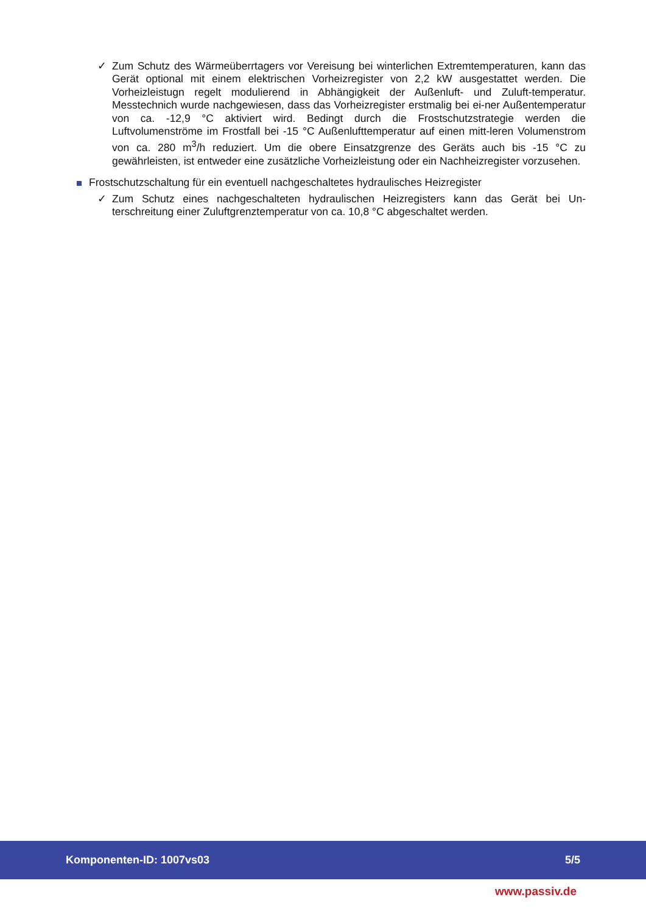✓ Zum Schutz des Wärmeüberrtagers vor Vereisung bei winterlichen Extremtemperaturen, kann das Gerät optional mit einem elektrischen Vorheizregister von 2,2 kW ausgestattet werden. Die Vorheizleistugn regelt modulierend in Abhängigkeit der Außenluft- und Zuluft-temperatur. Messtechnich wurde nachgewiesen, dass das Vorheizregister erstmalig bei ei-ner Außentemperatur von ca. -12,9 °C aktiviert wird. Bedingt durch die Frostschutzstrategie werden die Luftvolumenströme im Frostfall bei -15 °C Außenlufttemperatur auf einen mitt-leren Volumenstrom von ca. 280 m<sup>3</sup>/h reduziert. Um die obere Einsatzgrenze des Geräts auch bis -15 °C zu gewährleisten, ist entweder eine zusätzliche Vorheizleistung oder ein Nachheizregister vorzusehen.
Frostschutzschaltung für ein eventuell nachgeschaltetes hydraulisches Heizregister
✓ Zum Schutz eines nachgeschalteten hydraulischen Heizregisters kann das Gerät bei Un-terschreitung einer Zuluftgrenztemperatur von ca. 10,8 °C abgeschaltet werden.
Komponenten-ID: 1007vs03 5/5
www.passiv.de